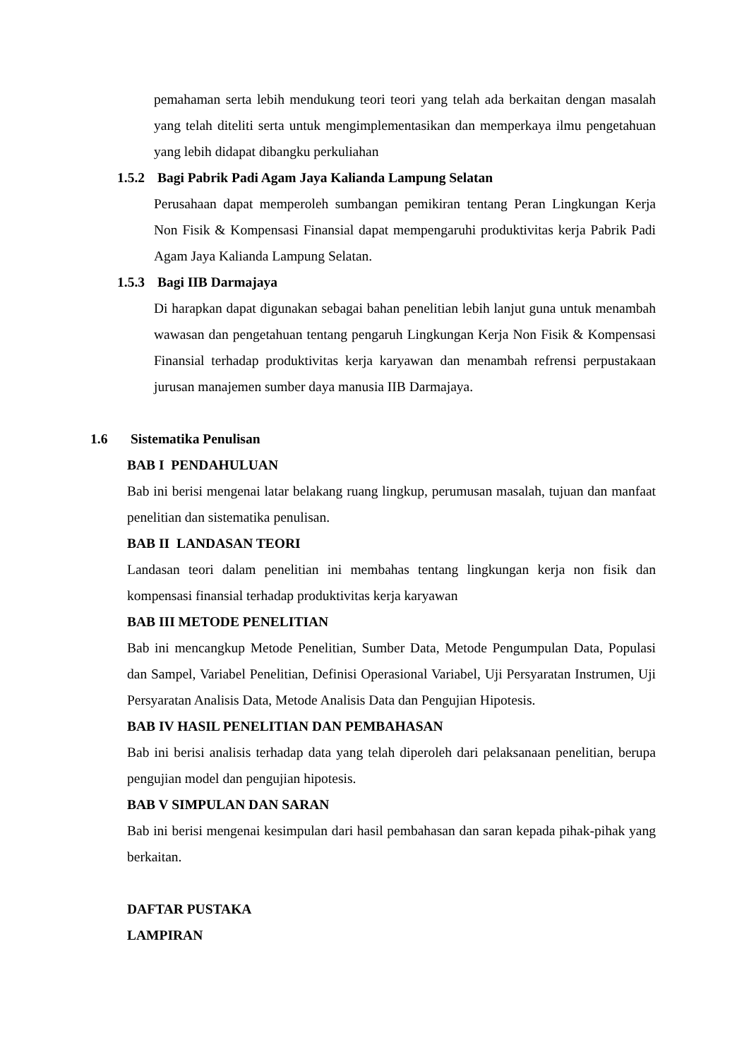pemahaman serta lebih mendukung teori teori yang telah ada berkaitan dengan masalah yang telah diteliti serta untuk mengimplementasikan dan memperkaya ilmu pengetahuan yang lebih didapat dibangku perkuliahan
1.5.2 Bagi Pabrik Padi Agam Jaya Kalianda Lampung Selatan
Perusahaan dapat memperoleh sumbangan pemikiran tentang Peran Lingkungan Kerja Non Fisik & Kompensasi Finansial dapat mempengaruhi produktivitas kerja Pabrik Padi Agam Jaya Kalianda Lampung Selatan.
1.5.3 Bagi IIB Darmajaya
Di harapkan dapat digunakan sebagai bahan penelitian lebih lanjut guna untuk menambah wawasan dan pengetahuan tentang pengaruh Lingkungan Kerja Non Fisik & Kompensasi Finansial terhadap produktivitas kerja karyawan dan menambah refrensi perpustakaan jurusan manajemen sumber daya manusia IIB Darmajaya.
1.6 Sistematika Penulisan
BAB I PENDAHULUAN
Bab ini berisi mengenai latar belakang ruang lingkup, perumusan masalah, tujuan dan manfaat penelitian dan sistematika penulisan.
BAB II LANDASAN TEORI
Landasan teori dalam penelitian ini membahas tentang lingkungan kerja non fisik dan kompensasi finansial terhadap produktivitas kerja karyawan
BAB III METODE PENELITIAN
Bab ini mencangkup Metode Penelitian, Sumber Data, Metode Pengumpulan Data, Populasi dan Sampel, Variabel Penelitian, Definisi Operasional Variabel, Uji Persyaratan Instrumen, Uji Persyaratan Analisis Data, Metode Analisis Data dan Pengujian Hipotesis.
BAB IV HASIL PENELITIAN DAN PEMBAHASAN
Bab ini berisi analisis terhadap data yang telah diperoleh dari pelaksanaan penelitian, berupa pengujian model dan pengujian hipotesis.
BAB V SIMPULAN DAN SARAN
Bab ini berisi mengenai kesimpulan dari hasil pembahasan dan saran kepada pihak-pihak yang berkaitan.
DAFTAR PUSTAKA
LAMPIRAN